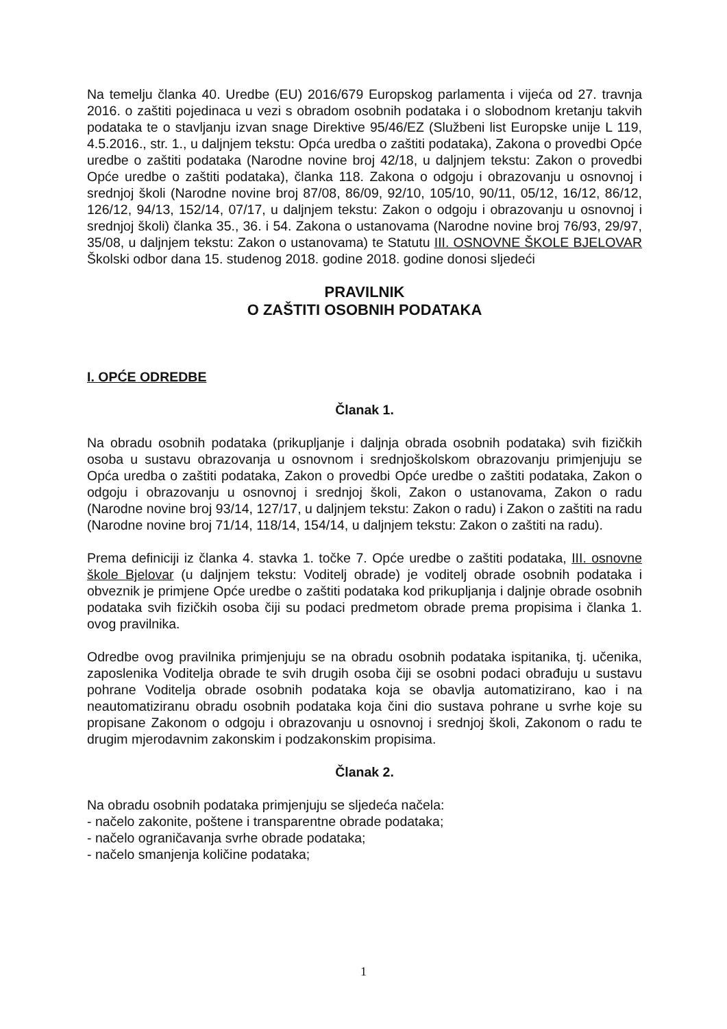Na temelju članka 40. Uredbe (EU) 2016/679 Europskog parlamenta i vijeća od 27. travnja 2016. o zaštiti pojedinaca u vezi s obradom osobnih podataka i o slobodnom kretanju takvih podataka te o stavljanju izvan snage Direktive 95/46/EZ (Službeni list Europske unije L 119, 4.5.2016., str. 1., u daljnjem tekstu: Opća uredba o zaštiti podataka), Zakona o provedbi Opće uredbe o zaštiti podataka (Narodne novine broj 42/18, u daljnjem tekstu: Zakon o provedbi Opće uredbe o zaštiti podataka), članka 118. Zakona o odgoju i obrazovanju u osnovnoj i srednjoj školi (Narodne novine broj 87/08, 86/09, 92/10, 105/10, 90/11, 05/12, 16/12, 86/12, 126/12, 94/13, 152/14, 07/17, u daljnjem tekstu: Zakon o odgoju i obrazovanju u osnovnoj i srednjoj školi) članka 35., 36. i 54. Zakona o ustanovama (Narodne novine broj 76/93, 29/97, 35/08, u daljnjem tekstu: Zakon o ustanovama) te Statutu III. OSNOVNE ŠKOLE BJELOVAR Školski odbor dana 15. studenog 2018. godine 2018. godine donosi sljedeći
PRAVILNIK
O ZAŠTITI OSOBNIH PODATAKA
I. OPĆE ODREDBE
Članak 1.
Na obradu osobnih podataka (prikupljanje i daljnja obrada osobnih podataka) svih fizičkih osoba u sustavu obrazovanja u osnovnom i srednjoškolskom obrazovanju primjenjuju se Opća uredba o zaštiti podataka, Zakon o provedbi Opće uredbe o zaštiti podataka, Zakon o odgoju i obrazovanju u osnovnoj i srednjoj školi, Zakon o ustanovama, Zakon o radu (Narodne novine broj 93/14, 127/17, u daljnjem tekstu: Zakon o radu) i Zakon o zaštiti na radu (Narodne novine broj 71/14, 118/14, 154/14, u daljnjem tekstu: Zakon o zaštiti na radu).
Prema definiciji iz članka 4. stavka 1. točke 7. Opće uredbe o zaštiti podataka, III. osnovne škole Bjelovar (u daljnjem tekstu: Voditelj obrade) je voditelj obrade osobnih podataka i obveznik je primjene Opće uredbe o zaštiti podataka kod prikupljanja i daljnje obrade osobnih podataka svih fizičkih osoba čiji su podaci predmetom obrade prema propisima i članka 1. ovog pravilnika.
Odredbe ovog pravilnika primjenjuju se na obradu osobnih podataka ispitanika, tj. učenika, zaposlenika Voditelja obrade te svih drugih osoba čiji se osobni podaci obrađuju u sustavu pohrane Voditelja obrade osobnih podataka koja se obavlja automatizirano, kao i na neautomatiziranu obradu osobnih podataka koja čini dio sustava pohrane u svrhe koje su propisane Zakonom o odgoju i obrazovanju u osnovnoj i srednjoj školi, Zakonom o radu te drugim mjerodavnim zakonskim i podzakonskim propisima.
Članak 2.
Na obradu osobnih podataka primjenjuju se sljedeća načela:
- načelo zakonite, poštene i transparentne obrade podataka;
- načelo ograničavanja svrhe obrade podataka;
- načelo smanjenja količine podataka;
1